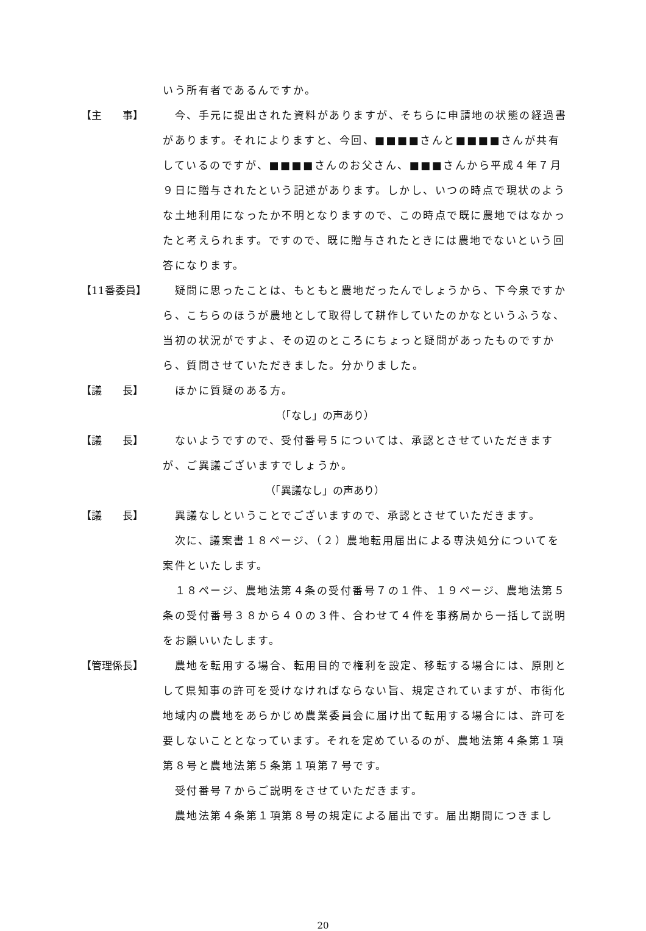いう所有者であるんですか。
【主　　事】 　今、手元に提出された資料がありますが、そちらに申請地の状態の経過書があります。それによりますと、今回、■■■■さんと■■■■さんが共有しているのですが、■■■■さんのお父さん、■■■さんから平成４年７月９日に贈与されたという記述があります。しかし、いつの時点で現状のような土地利用になったか不明となりますので、この時点で既に農地ではなかったと考えられます。ですので、既に贈与されたときには農地でないという回答になります。
【11番委員】 　疑問に思ったことは、もともと農地だったんでしょうから、下今泉ですから、こちらのほうが農地として取得して耕作していたのかなというふうな、当初の状況がですよ、その辺のところにちょっと疑問があったものですから、質問させていただきました。分かりました。
【議　　長】 　ほかに質疑のある方。
（「なし」の声あり）
【議　　長】 　ないようですので、受付番号５については、承認とさせていただきますが、ご異議ございますでしょうか。
（「異議なし」の声あり）
【議　　長】 　異議なしということでございますので、承認とさせていただきます。
　次に、議案書１８ページ、（２）農地転用届出による専決処分についてを案件といたします。
　１８ページ、農地法第４条の受付番号７の１件、１９ページ、農地法第５条の受付番号３８から４０の３件、合わせて４件を事務局から一括して説明をお願いいたします。
【管理係長】 　農地を転用する場合、転用目的で権利を設定、移転する場合には、原則として県知事の許可を受けなければならない旨、規定されていますが、市街化地域内の農地をあらかじめ農業委員会に届け出て転用する場合には、許可を要しないこととなっています。それを定めているのが、農地法第４条第１項第８号と農地法第５条第１項第７号です。
　受付番号７からご説明をさせていただきます。
　農地法第４条第１項第８号の規定による届出です。届出期間につきまし
20